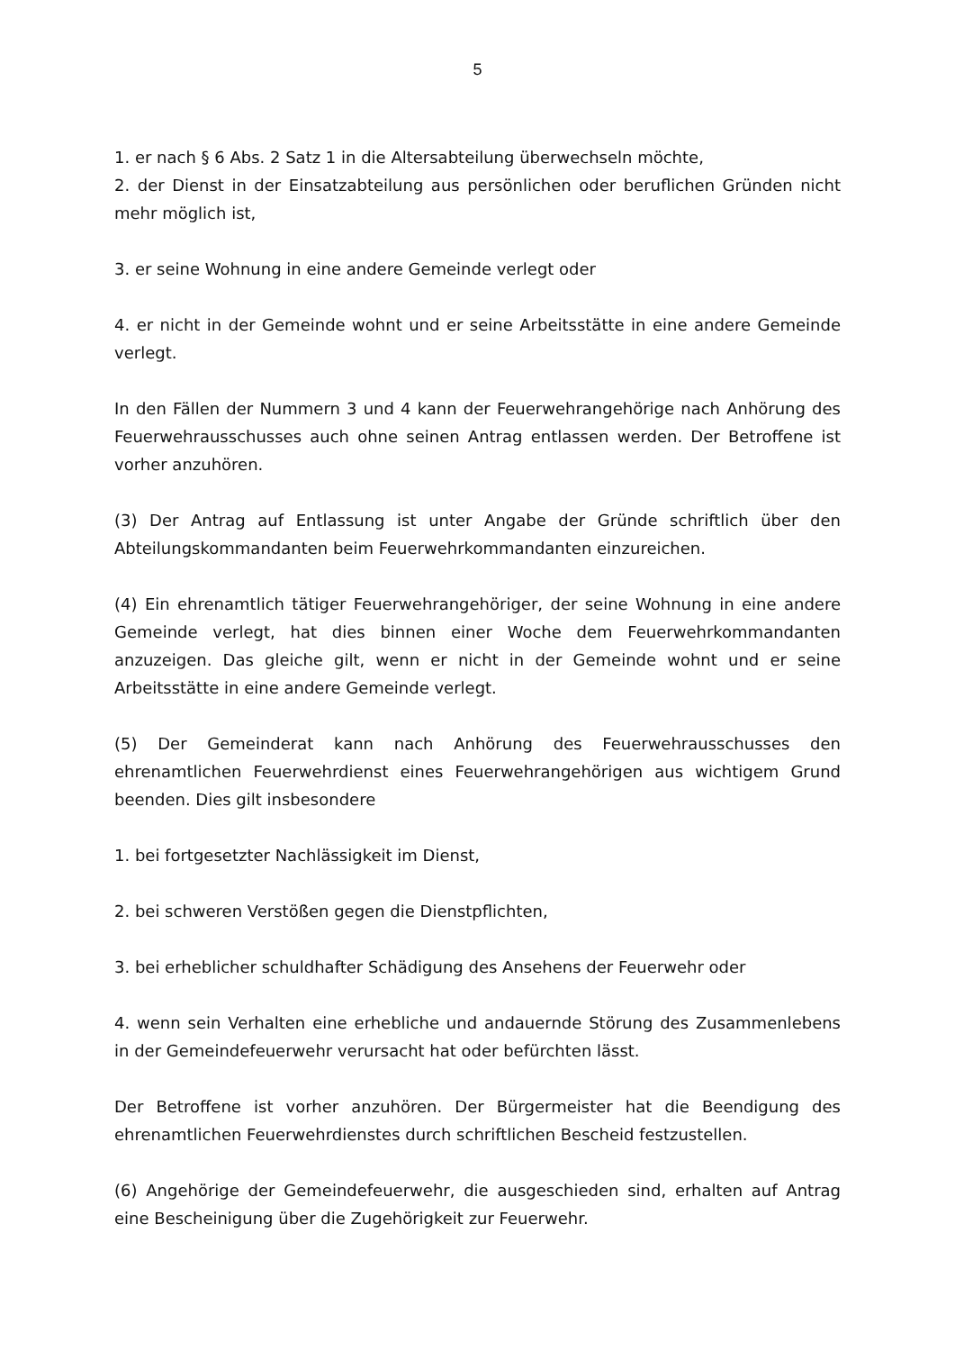5
1. er nach § 6 Abs. 2 Satz 1 in die Altersabteilung überwechseln möchte,
2. der Dienst in der Einsatzabteilung aus persönlichen oder beruflichen Gründen nicht mehr möglich ist,
3. er seine Wohnung in eine andere Gemeinde verlegt oder
4. er nicht in der Gemeinde wohnt und er seine Arbeitsstätte in eine andere Gemeinde verlegt.
In den Fällen der Nummern 3 und 4 kann der Feuerwehrangehörige nach Anhörung des Feuerwehrausschusses auch ohne seinen Antrag entlassen werden. Der Betroffene ist vorher anzuhören.
(3) Der Antrag auf Entlassung ist unter Angabe der Gründe schriftlich über den Abteilungskommandanten beim Feuerwehrkommandanten einzureichen.
(4) Ein ehrenamtlich tätiger Feuerwehrangehöriger, der seine Wohnung in eine andere Gemeinde verlegt, hat dies binnen einer Woche dem Feuerwehrkommandanten anzuzeigen. Das gleiche gilt, wenn er nicht in der Gemeinde wohnt und er seine Arbeitsstätte in eine andere Gemeinde verlegt.
(5) Der Gemeinderat kann nach Anhörung des Feuerwehrausschusses den ehrenamtlichen Feuerwehrdienst eines Feuerwehrangehörigen aus wichtigem Grund beenden. Dies gilt insbesondere
1. bei fortgesetzter Nachlässigkeit im Dienst,
2. bei schweren Verstößen gegen die Dienstpflichten,
3. bei erheblicher schuldhafter Schädigung des Ansehens der Feuerwehr oder
4. wenn sein Verhalten eine erhebliche und andauernde Störung des Zusammenlebens in der Gemeindefeuerwehr verursacht hat oder befürchten lässt.
Der Betroffene ist vorher anzuhören. Der Bürgermeister hat die Beendigung des ehrenamtlichen Feuerwehrdienstes durch schriftlichen Bescheid festzustellen.
(6) Angehörige der Gemeindefeuerwehr, die ausgeschieden sind, erhalten auf Antrag eine Bescheinigung über die Zugehörigkeit zur Feuerwehr.